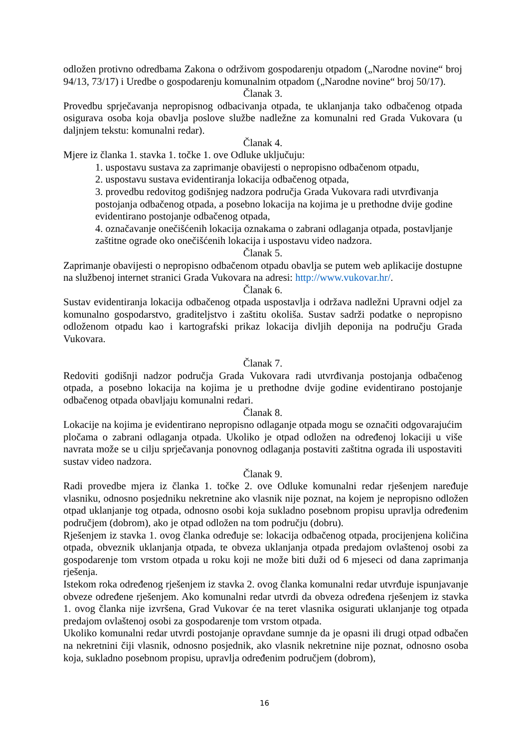odložen protivno odredbama Zakona o održivom gospodarenju otpadom („Narodne novine“ broj 94/13, 73/17) i Uredbe o gospodarenju komunalnim otpadom („Narodne novine“ broj 50/17).
Članak 3.
Provedbu sprječavanja nepropisnog odbacivanja otpada, te uklanjanja tako odbačenog otpada osigurava osoba koja obavlja poslove službe nadležne za komunalni red Grada Vukovara (u daljnjem tekstu: komunalni redar).
Članak 4.
Mjere iz članka 1. stavka 1. točke 1. ove Odluke uključuju:
1. uspostavu sustava za zaprimanje obavijesti o nepropisno odbačenom otpadu,
2. uspostavu sustava evidentiranja lokacija odbačenog otpada,
3. provedbu redovitog godišnjeg nadzora područja Grada Vukovara radi utvrđivanja postojanja odbačenog otpada, a posebno lokacija na kojima je u prethodne dvije godine evidentirano postojanje odbačenog otpada,
4. označavanje onečišćenih lokacija oznakama o zabrani odlaganja otpada, postavljanje zaštitne ograde oko onečišćenih lokacija i uspostavu video nadzora.
Članak 5.
Zaprimanje obavijesti o nepropisno odbačenom otpadu obavlja se putem web aplikacije dostupne na službenoj internet stranici Grada Vukovara na adresi: http://www.vukovar.hr/.
Članak 6.
Sustav evidentiranja lokacija odbačenog otpada uspostavlja i održava nadležni Upravni odjel za komunalno gospodarstvo, graditeljstvo i zaštitu okoliša. Sustav sadrži podatke o nepropisno odloženom otpadu kao i kartografski prikaz lokacija divljih deponija na području Grada Vukovara.
Članak 7.
Redoviti godišnji nadzor područja Grada Vukovara radi utvrđivanja postojanja odbačenog otpada, a posebno lokacija na kojima je u prethodne dvije godine evidentirano postojanje odbačenog otpada obavljaju komunalni redari.
Članak 8.
Lokacije na kojima je evidentirano nepropisno odlaganje otpada mogu se označiti odgovarajućim pločama o zabrani odlaganja otpada. Ukoliko je otpad odložen na određenoj lokaciji u više navrata može se u cilju sprječavanja ponovnog odlaganja postaviti zaštitna ograda ili uspostaviti sustav video nadzora.
Članak 9.
Radi provedbe mjera iz članka 1. točke 2. ove Odluke komunalni redar rješenjem naređuje vlasniku, odnosno posjedniku nekretnine ako vlasnik nije poznat, na kojem je nepropisno odložen otpad uklanjanje tog otpada, odnosno osobi koja sukladno posebnom propisu upravlja određenim područjem (dobrom), ako je otpad odložen na tom području (dobru).
Rješenjem iz stavka 1. ovog članka određuje se: lokacija odbačenog otpada, procijenjena količina otpada, obveznik uklanjanja otpada, te obveza uklanjanja otpada predajom ovlaštenoj osobi za gospodarenje tom vrstom otpada u roku koji ne može biti duži od 6 mjeseci od dana zaprimanja rješenja.
Istekom roka određenog rješenjem iz stavka 2. ovog članka komunalni redar utvrđuje ispunjavanje obveze određene rješenjem. Ako komunalni redar utvrdi da obveza određena rješenjem iz stavka 1. ovog članka nije izvršena, Grad Vukovar će na teret vlasnika osigurati uklanjanje tog otpada predajom ovlaštenoj osobi za gospodarenje tom vrstom otpada.
Ukoliko komunalni redar utvrdi postojanje opravdane sumnje da je opasni ili drugi otpad odbačen na nekretnini čiji vlasnik, odnosno posjednik, ako vlasnik nekretnine nije poznat, odnosno osoba koja, sukladno posebnom propisu, upravlja određenim područjem (dobrom),
16